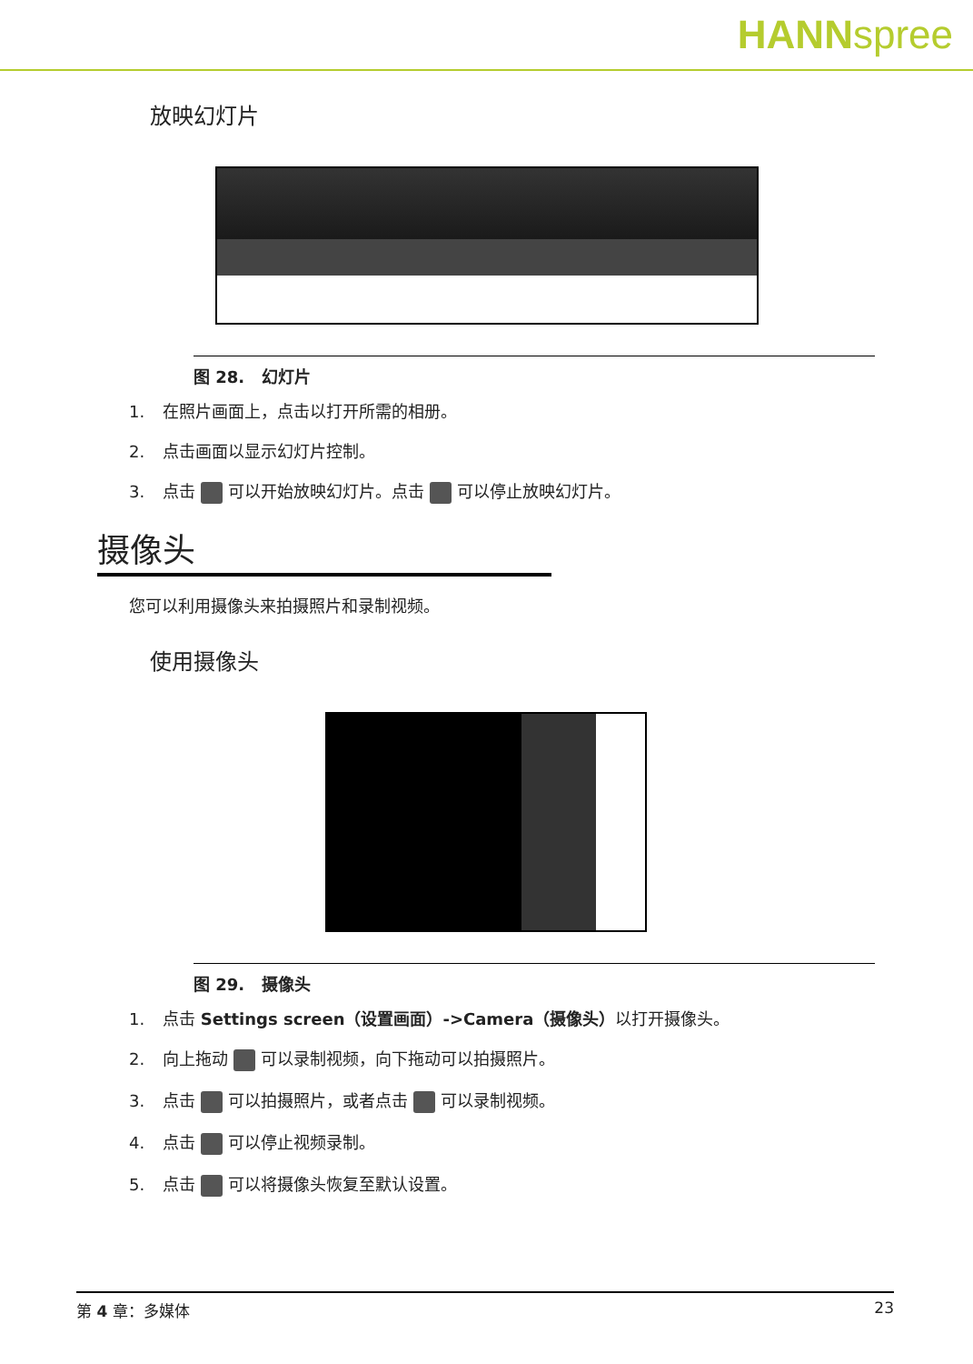HANNspree
放映幻灯片
图 28. 幻灯片
1. 在照片画面上，点击以打开所需的相册。
2. 点击画面以显示幻灯片控制。
3. 点击 可以开始放映幻灯片。点击 可以停止放映幻灯片。
摄像头
您可以利用摄像头来拍摄照片和录制视频。
使用摄像头
图 29. 摄像头
1. 点击 Settings screen（设置画面）->Camera（摄像头）以打开摄像头。
2. 向上拖动 可以录制视频，向下拖动可以拍摄照片。
3. 点击 可以拍摄照片，或者点击 可以录制视频。
4. 点击 可以停止视频录制。
5. 点击 可以将摄像头恢复至默认设置。
第 4 章：多媒体 23